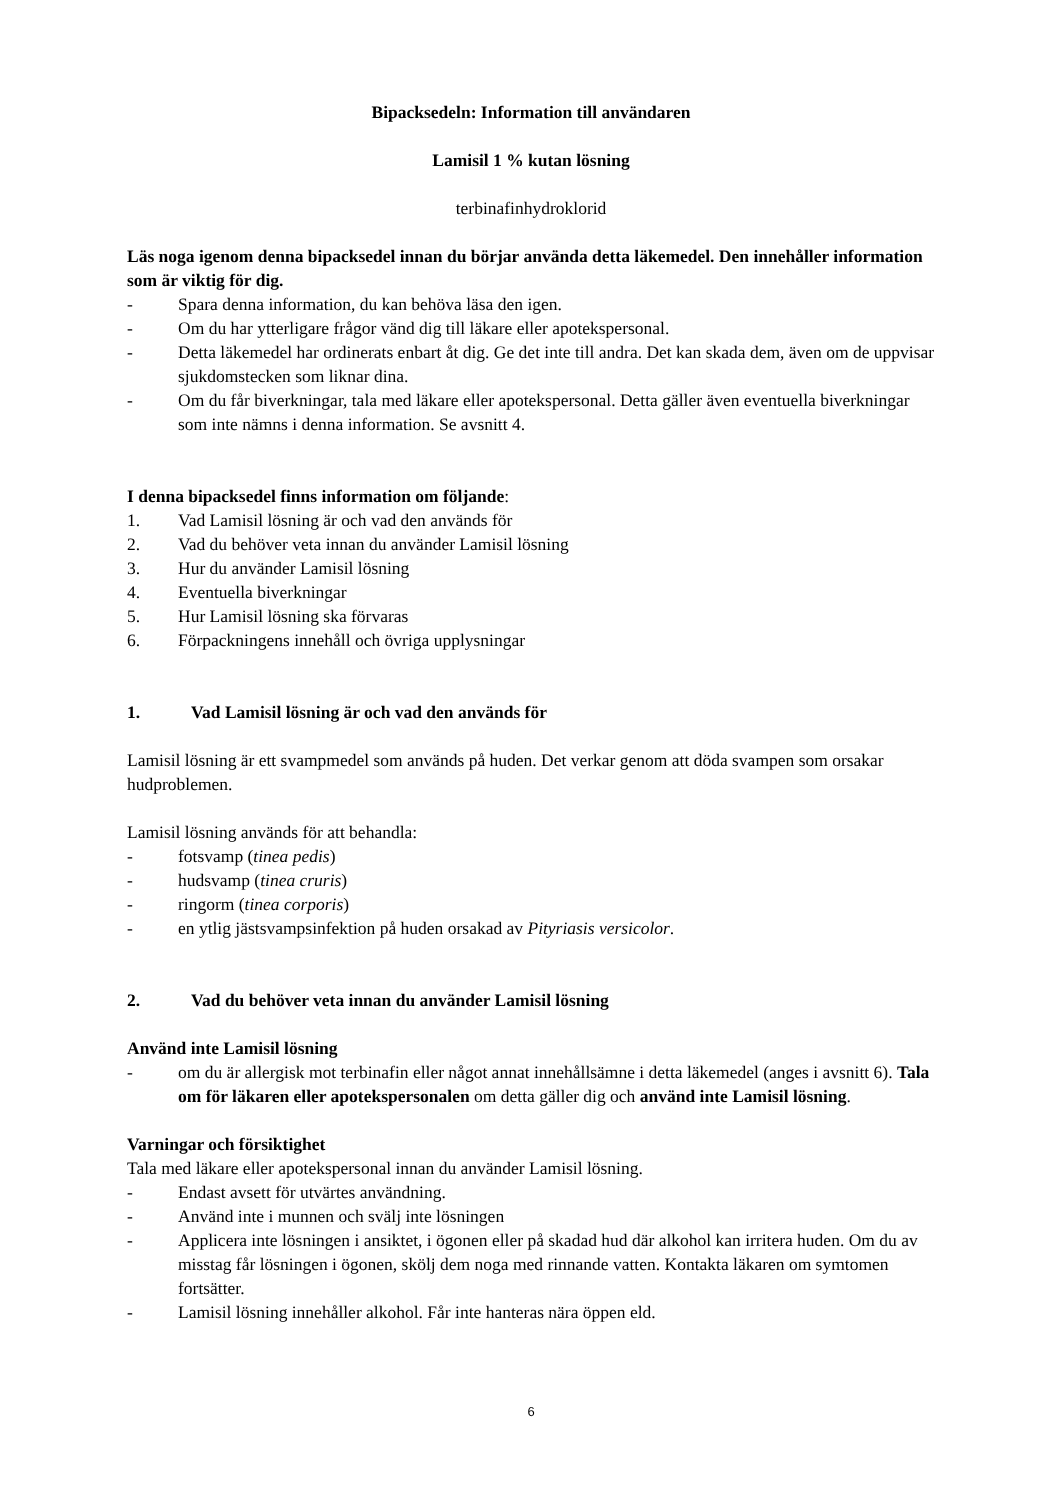Bipacksedeln: Information till användaren
Lamisil 1 % kutan lösning
terbinafinhydroklorid
Läs noga igenom denna bipacksedel innan du börjar använda detta läkemedel. Den innehåller information som är viktig för dig.
- Spara denna information, du kan behöva läsa den igen.
- Om du har ytterligare frågor vänd dig till läkare eller apotekspersonal.
- Detta läkemedel har ordinerats enbart åt dig. Ge det inte till andra. Det kan skada dem, även om de uppvisar sjukdomstecken som liknar dina.
- Om du får biverkningar, tala med läkare eller apotekspersonal. Detta gäller även eventuella biverkningar som inte nämns i denna information. Se avsnitt 4.
I denna bipacksedel finns information om följande:
1. Vad Lamisil lösning är och vad den används för
2. Vad du behöver veta innan du använder Lamisil lösning
3. Hur du använder Lamisil lösning
4. Eventuella biverkningar
5. Hur Lamisil lösning ska förvaras
6. Förpackningens innehåll och övriga upplysningar
1. Vad Lamisil lösning är och vad den används för
Lamisil lösning är ett svampmedel som används på huden. Det verkar genom att döda svampen som orsakar hudproblemen.
Lamisil lösning används för att behandla:
- fotsvamp (tinea pedis)
- hudsvamp (tinea cruris)
- ringorm (tinea corporis)
- en ytlig jästsvampsinfektion på huden orsakad av Pityriasis versicolor.
2. Vad du behöver veta innan du använder Lamisil lösning
Använd inte Lamisil lösning
- om du är allergisk mot terbinafin eller något annat innehållsämne i detta läkemedel (anges i avsnitt 6). Tala om för läkaren eller apotekspersonalen om detta gäller dig och använd inte Lamisil lösning.
Varningar och försiktighet
Tala med läkare eller apotekspersonal innan du använder Lamisil lösning.
- Endast avsett för utvärtes användning.
- Använd inte i munnen och svälj inte lösningen
- Applicera inte lösningen i ansiktet, i ögonen eller på skadad hud där alkohol kan irritera huden. Om du av misstag får lösningen i ögonen, skölj dem noga med rinnande vatten. Kontakta läkaren om symtomen fortsätter.
- Lamisil lösning innehåller alkohol. Får inte hanteras nära öppen eld.
6